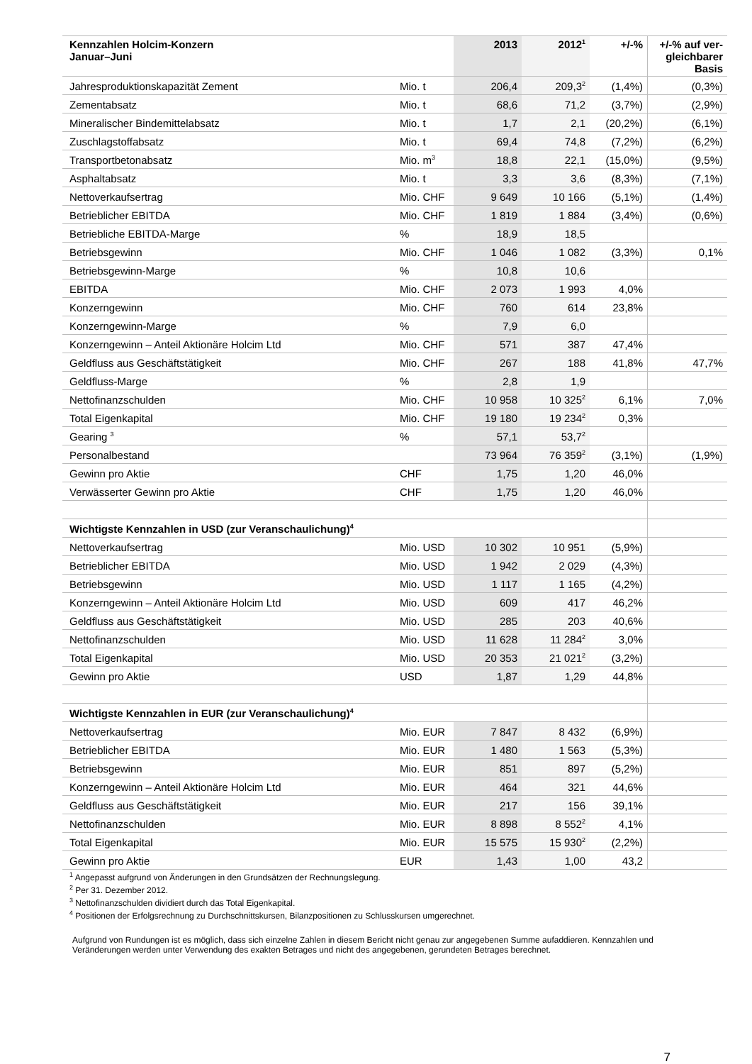| Kennzahlen Holcim-Konzern Januar–Juni | | 2013 | 2012<sup>1</sup> | +/-% | +/-% auf ver- gleichbarer Basis |
| --- | --- | --- | --- | --- | --- |
| Jahresproduktionskapazität Zement | Mio. t | 206,4 | 209,3<sup>2</sup> | (1,4%) | (0,3%) |
| Zementabsatz | Mio. t | 68,6 | 71,2 | (3,7%) | (2,9%) |
| Mineralischer Bindemittelabsatz | Mio. t | 1,7 | 2,1 | (20,2%) | (6,1%) |
| Zuschlagstoffabsatz | Mio. t | 69,4 | 74,8 | (7,2%) | (6,2%) |
| Transportbetonabsatz | Mio. m<sup>3</sup> | 18,8 | 22,1 | (15,0%) | (9,5%) |
| Asphaltabsatz | Mio. t | 3,3 | 3,6 | (8,3%) | (7,1%) |
| Nettoverkaufsertrag | Mio. CHF | 9 649 | 10 166 | (5,1%) | (1,4%) |
| Betrieblicher EBITDA | Mio. CHF | 1 819 | 1 884 | (3,4%) | (0,6%) |
| Betriebliche EBITDA-Marge | % | 18,9 | 18,5 | | |
| Betriebsgewinn | Mio. CHF | 1 046 | 1 082 | (3,3%) | 0,1% |
| Betriebsgewinn-Marge | % | 10,8 | 10,6 | | |
| EBITDA | Mio. CHF | 2 073 | 1 993 | 4,0% | |
| Konzerngewinn | Mio. CHF | 760 | 614 | 23,8% | |
| Konzerngewinn-Marge | % | 7,9 | 6,0 | | |
| Konzerngewinn – Anteil Aktionäre Holcim Ltd | Mio. CHF | 571 | 387 | 47,4% | |
| Geldfluss aus Geschäftstätigkeit | Mio. CHF | 267 | 188 | 41,8% | 47,7% |
| Geldfluss-Marge | % | 2,8 | 1,9 | | |
| Nettofinanzschulden | Mio. CHF | 10 958 | 10 325<sup>2</sup> | 6,1% | 7,0% |
| Total Eigenkapital | Mio. CHF | 19 180 | 19 234<sup>2</sup> | 0,3% | |
| Gearing <sup>3</sup> | % | 57,1 | 53,7<sup>2</sup> | | |
| Personalbestand | | 73 964 | 76 359<sup>2</sup> | (3,1%) | (1,9%) |
| Gewinn pro Aktie | CHF | 1,75 | 1,20 | 46,0% | |
| Verwässerter Gewinn pro Aktie | CHF | 1,75 | 1,20 | 46,0% | |
| Wichtigste Kennzahlen in USD (zur Veranschaulichung)<sup>4</sup> | | | | | |
| Nettoverkaufsertrag | Mio. USD | 10 302 | 10 951 | (5,9%) | |
| Betrieblicher EBITDA | Mio. USD | 1 942 | 2 029 | (4,3%) | |
| Betriebsgewinn | Mio. USD | 1 117 | 1 165 | (4,2%) | |
| Konzerngewinn – Anteil Aktionäre Holcim Ltd | Mio. USD | 609 | 417 | 46,2% | |
| Geldfluss aus Geschäftstätigkeit | Mio. USD | 285 | 203 | 40,6% | |
| Nettofinanzschulden | Mio. USD | 11 628 | 11 284<sup>2</sup> | 3,0% | |
| Total Eigenkapital | Mio. USD | 20 353 | 21 021<sup>2</sup> | (3,2%) | |
| Gewinn pro Aktie | USD | 1,87 | 1,29 | 44,8% | |
| Wichtigste Kennzahlen in EUR (zur Veranschaulichung)<sup>4</sup> | | | | | |
| Nettoverkaufsertrag | Mio. EUR | 7 847 | 8 432 | (6,9%) | |
| Betrieblicher EBITDA | Mio. EUR | 1 480 | 1 563 | (5,3%) | |
| Betriebsgewinn | Mio. EUR | 851 | 897 | (5,2%) | |
| Konzerngewinn – Anteil Aktionäre Holcim Ltd | Mio. EUR | 464 | 321 | 44,6% | |
| Geldfluss aus Geschäftstätigkeit | Mio. EUR | 217 | 156 | 39,1% | |
| Nettofinanzschulden | Mio. EUR | 8 898 | 8 552<sup>2</sup> | 4,1% | |
| Total Eigenkapital | Mio. EUR | 15 575 | 15 930<sup>2</sup> | (2,2%) | |
| Gewinn pro Aktie | EUR | 1,43 | 1,00 | 43,2 | |
<sup>1</sup> Angepasst aufgrund von Änderungen in den Grundsätzen der Rechnungslegung.
<sup>2</sup> Per 31. Dezember 2012.
<sup>3</sup> Nettofinanzschulden dividiert durch das Total Eigenkapital.
<sup>4</sup> Positionen der Erfolgsrechnung zu Durchschnittskursen, Bilanzpositionen zu Schlusskursen umgerechnet.
Aufgrund von Rundungen ist es möglich, dass sich einzelne Zahlen in diesem Bericht nicht genau zur angegebenen Summe aufaddieren. Kennzahlen und Veränderungen werden unter Verwendung des exakten Betrages und nicht des angegebenen, gerundeten Betrages berechnet.
7